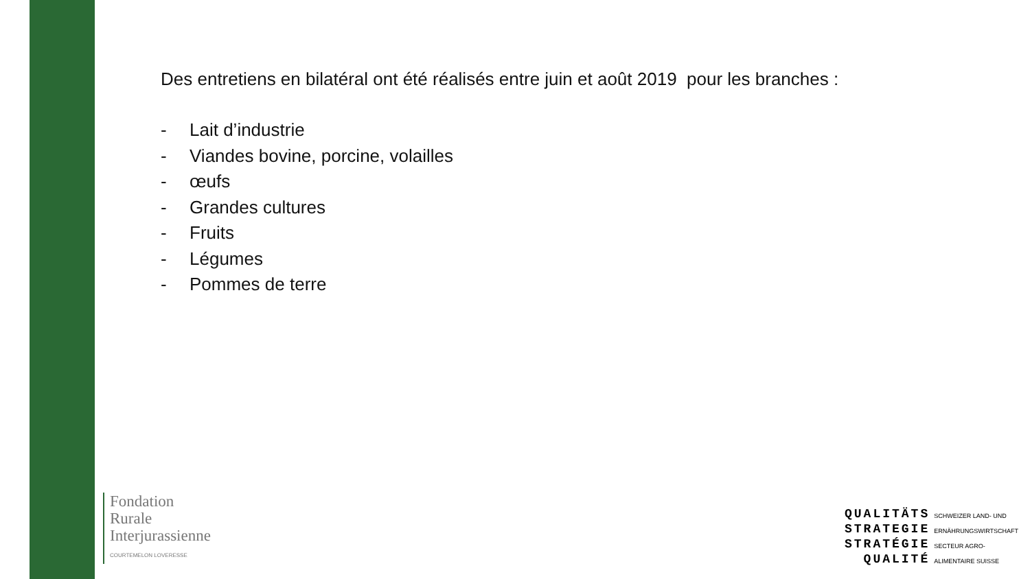Des entretiens en bilatéral ont été réalisés entre juin et août 2019 pour les branches :
- Lait d’industrie
- Viandes bovine, porcine, volailles
- œufs
- Grandes cultures
- Fruits
- Légumes
- Pommes de terre
Fondation
Rurale
Interjurassienne
COURTEMELON LOVERESSE
QUALITÄTS
STRATEGIE
STRATÉGIE
QUALITÉ
SCHWEIZER LAND- UND
ERNÄHRUNGSWIRTSCHAFT
SECTEUR AGRO-
ALIMENTAIRE SUISSE